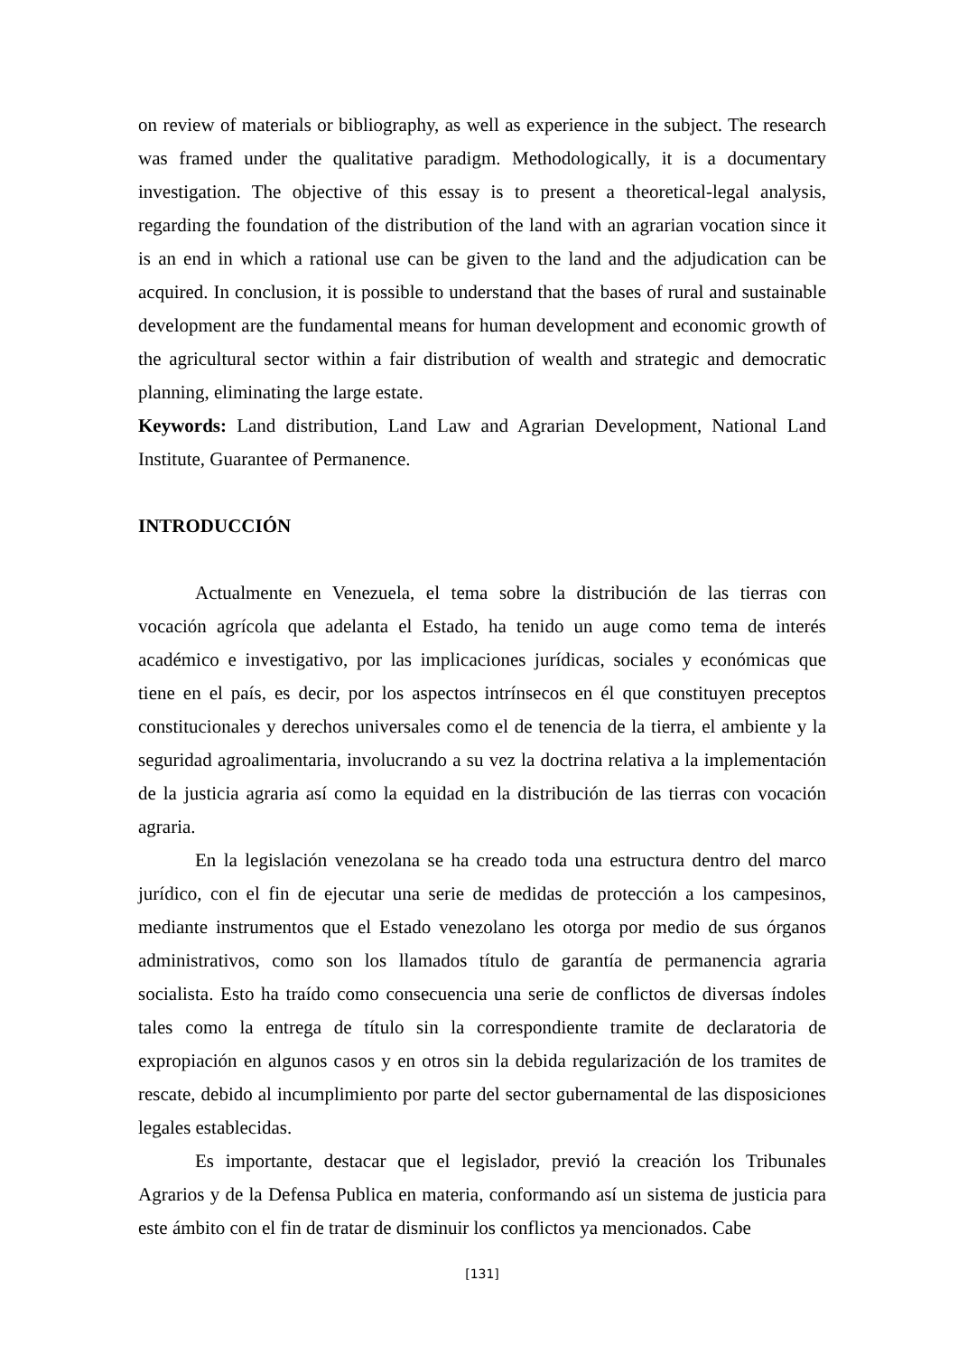on review of materials or bibliography, as well as experience in the subject. The research was framed under the qualitative paradigm. Methodologically, it is a documentary investigation. The objective of this essay is to present a theoretical-legal analysis, regarding the foundation of the distribution of the land with an agrarian vocation since it is an end in which a rational use can be given to the land and the adjudication can be acquired. In conclusion, it is possible to understand that the bases of rural and sustainable development are the fundamental means for human development and economic growth of the agricultural sector within a fair distribution of wealth and strategic and democratic planning, eliminating the large estate.
Keywords: Land distribution, Land Law and Agrarian Development, National Land Institute, Guarantee of Permanence.
INTRODUCCIÓN
Actualmente en Venezuela, el tema sobre la distribución de las tierras con vocación agrícola que adelanta el Estado, ha tenido un auge como tema de interés académico e investigativo, por las implicaciones jurídicas, sociales y económicas que tiene en el país, es decir, por los aspectos intrínsecos en él que constituyen preceptos constitucionales y derechos universales como el de tenencia de la tierra, el ambiente y la seguridad agroalimentaria, involucrando a su vez la doctrina relativa a la implementación de la justicia agraria así como la equidad en la distribución de las tierras con vocación agraria.
En la legislación venezolana se ha creado toda una estructura dentro del marco jurídico, con el fin de ejecutar una serie de medidas de protección a los campesinos, mediante instrumentos que el Estado venezolano les otorga por medio de sus órganos administrativos, como son los llamados título de garantía de permanencia agraria socialista. Esto ha traído como consecuencia una serie de conflictos de diversas índoles tales como la entrega de título sin la correspondiente tramite de declaratoria de expropiación en algunos casos y en otros sin la debida regularización de los tramites de rescate, debido al incumplimiento por parte del sector gubernamental de las disposiciones legales establecidas.
Es importante, destacar que el legislador, previó la creación los Tribunales Agrarios y de la Defensa Publica en materia, conformando así un sistema de justicia para este ámbito con el fin de tratar de disminuir los conflictos ya mencionados. Cabe
[131]